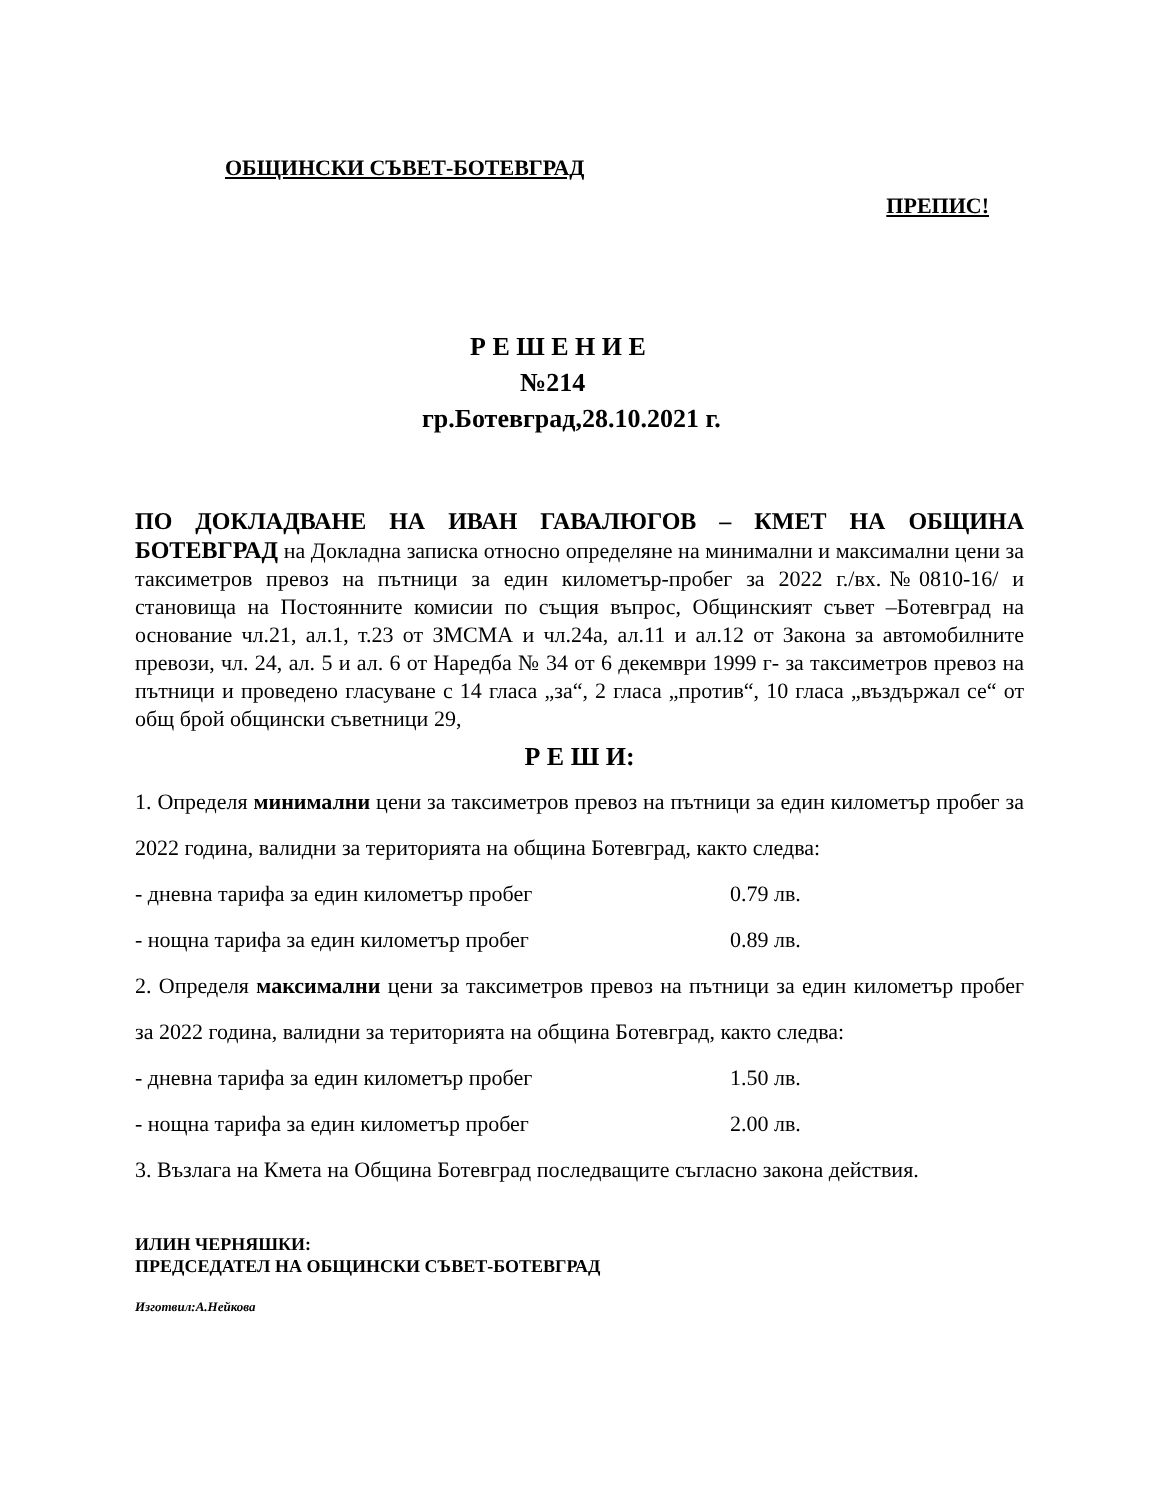ОБЩИНСКИ СЪВЕТ-БОТЕВГРАД
ПРЕПИС!
Р Е Ш Е Н И Е
№214
гр.Ботевград,28.10.2021 г.
ПО ДОКЛАДВАНЕ НА ИВАН ГАВАЛЮГОВ – КМЕТ НА ОБЩИНА БОТЕВГРАД на Докладна записка относно определяне на минимални и максимални цени за таксиметров превоз на пътници за един километър-пробег за 2022 г./вх.№0810-16/ и становища на Постоянните комисии по същия въпрос, Общинският съвет –Ботевград на основание чл.21, ал.1, т.23 от ЗМСМА и чл.24а, ал.11 и ал.12 от Закона за автомобилните превози, чл. 24, ал. 5 и ал. 6 от Наредба № 34 от 6 декември 1999 г- за таксиметров превоз на пътници и проведено гласуване с 14 гласа „за“, 2 гласа „против“, 10 гласа „въздържал се“ от общ брой общински съветници 29,
Р Е Ш И:
1. Определя минимални цени за таксиметров превоз на пътници за един километър пробег за 2022 година, валидни за територията на община Ботевград, както следва:
- дневна тарифа за един километър пробег 0.79 лв.
- нощна тарифа за един километър пробег 0.89 лв.
2. Определя максимални цени за таксиметров превоз на пътници за един километър пробег за 2022 година, валидни за територията на община Ботевград, както следва:
- дневна тарифа за един километър пробег 1.50 лв.
- нощна тарифа за един километър пробег 2.00 лв.
3. Възлага на Кмета на Община Ботевград последващите съгласно закона действия.
ИЛИН ЧЕРНЯШКИ:
ПРЕДСЕДАТЕЛ НА ОБЩИНСКИ СЪВЕТ-БОТЕВГРАД
Изготвил:А.Нейкова